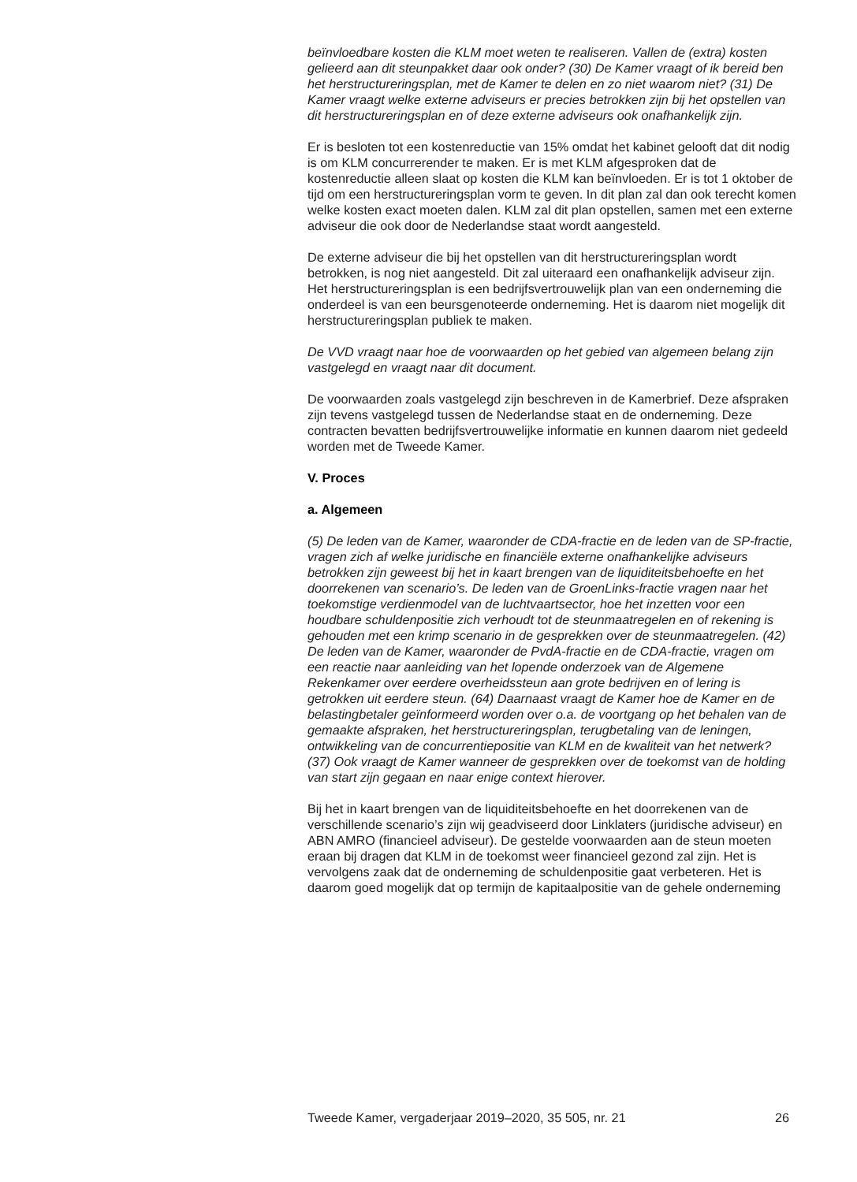beïnvloedbare kosten die KLM moet weten te realiseren. Vallen de (extra) kosten gelieerd aan dit steunpakket daar ook onder? (30) De Kamer vraagt of ik bereid ben het herstructureringsplan, met de Kamer te delen en zo niet waarom niet? (31) De Kamer vraagt welke externe adviseurs er precies betrokken zijn bij het opstellen van dit herstructureringsplan en of deze externe adviseurs ook onafhankelijk zijn.
Er is besloten tot een kostenreductie van 15% omdat het kabinet gelooft dat dit nodig is om KLM concurrerender te maken. Er is met KLM afgesproken dat de kostenreductie alleen slaat op kosten die KLM kan beïnvloeden. Er is tot 1 oktober de tijd om een herstructureringsplan vorm te geven. In dit plan zal dan ook terecht komen welke kosten exact moeten dalen. KLM zal dit plan opstellen, samen met een externe adviseur die ook door de Nederlandse staat wordt aangesteld.
De externe adviseur die bij het opstellen van dit herstructureringsplan wordt betrokken, is nog niet aangesteld. Dit zal uiteraard een onafhankelijk adviseur zijn. Het herstructureringsplan is een bedrijfsvertrouwelijk plan van een onderneming die onderdeel is van een beursgenoteerde onderneming. Het is daarom niet mogelijk dit herstructureringsplan publiek te maken.
De VVD vraagt naar hoe de voorwaarden op het gebied van algemeen belang zijn vastgelegd en vraagt naar dit document.
De voorwaarden zoals vastgelegd zijn beschreven in de Kamerbrief. Deze afspraken zijn tevens vastgelegd tussen de Nederlandse staat en de onderneming. Deze contracten bevatten bedrijfsvertrouwelijke informatie en kunnen daarom niet gedeeld worden met de Tweede Kamer.
V. Proces
a. Algemeen
(5) De leden van de Kamer, waaronder de CDA-fractie en de leden van de SP-fractie, vragen zich af welke juridische en financiële externe onafhankelijke adviseurs betrokken zijn geweest bij het in kaart brengen van de liquiditeitsbehoefte en het doorrekenen van scenario’s. De leden van de GroenLinks-fractie vragen naar het toekomstige verdienmodel van de luchtvaartsector, hoe het inzetten voor een houdbare schuldenpositie zich verhoudt tot de steunmaatregelen en of rekening is gehouden met een krimp scenario in de gesprekken over de steunmaatregelen. (42) De leden van de Kamer, waaronder de PvdA-fractie en de CDA-fractie, vragen om een reactie naar aanleiding van het lopende onderzoek van de Algemene Rekenkamer over eerdere overheidssteun aan grote bedrijven en of lering is getrokken uit eerdere steun. (64) Daarnaast vraagt de Kamer hoe de Kamer en de belastingbetaler geïnformeerd worden over o.a. de voortgang op het behalen van de gemaakte afspraken, het herstructureringsplan, terugbetaling van de leningen, ontwikkeling van de concurrentiepositie van KLM en de kwaliteit van het netwerk? (37) Ook vraagt de Kamer wanneer de gesprekken over de toekomst van de holding van start zijn gegaan en naar enige context hierover.
Bij het in kaart brengen van de liquiditeitsbehoefte en het doorrekenen van de verschillende scenario’s zijn wij geadviseerd door Linklaters (juridische adviseur) en ABN AMRO (financieel adviseur). De gestelde voorwaarden aan de steun moeten eraan bij dragen dat KLM in de toekomst weer financieel gezond zal zijn. Het is vervolgens zaak dat de onderneming de schuldenpositie gaat verbeteren. Het is daarom goed mogelijk dat op termijn de kapitaalpositie van de gehele onderneming
Tweede Kamer, vergaderjaar 2019–2020, 35 505, nr. 21 26